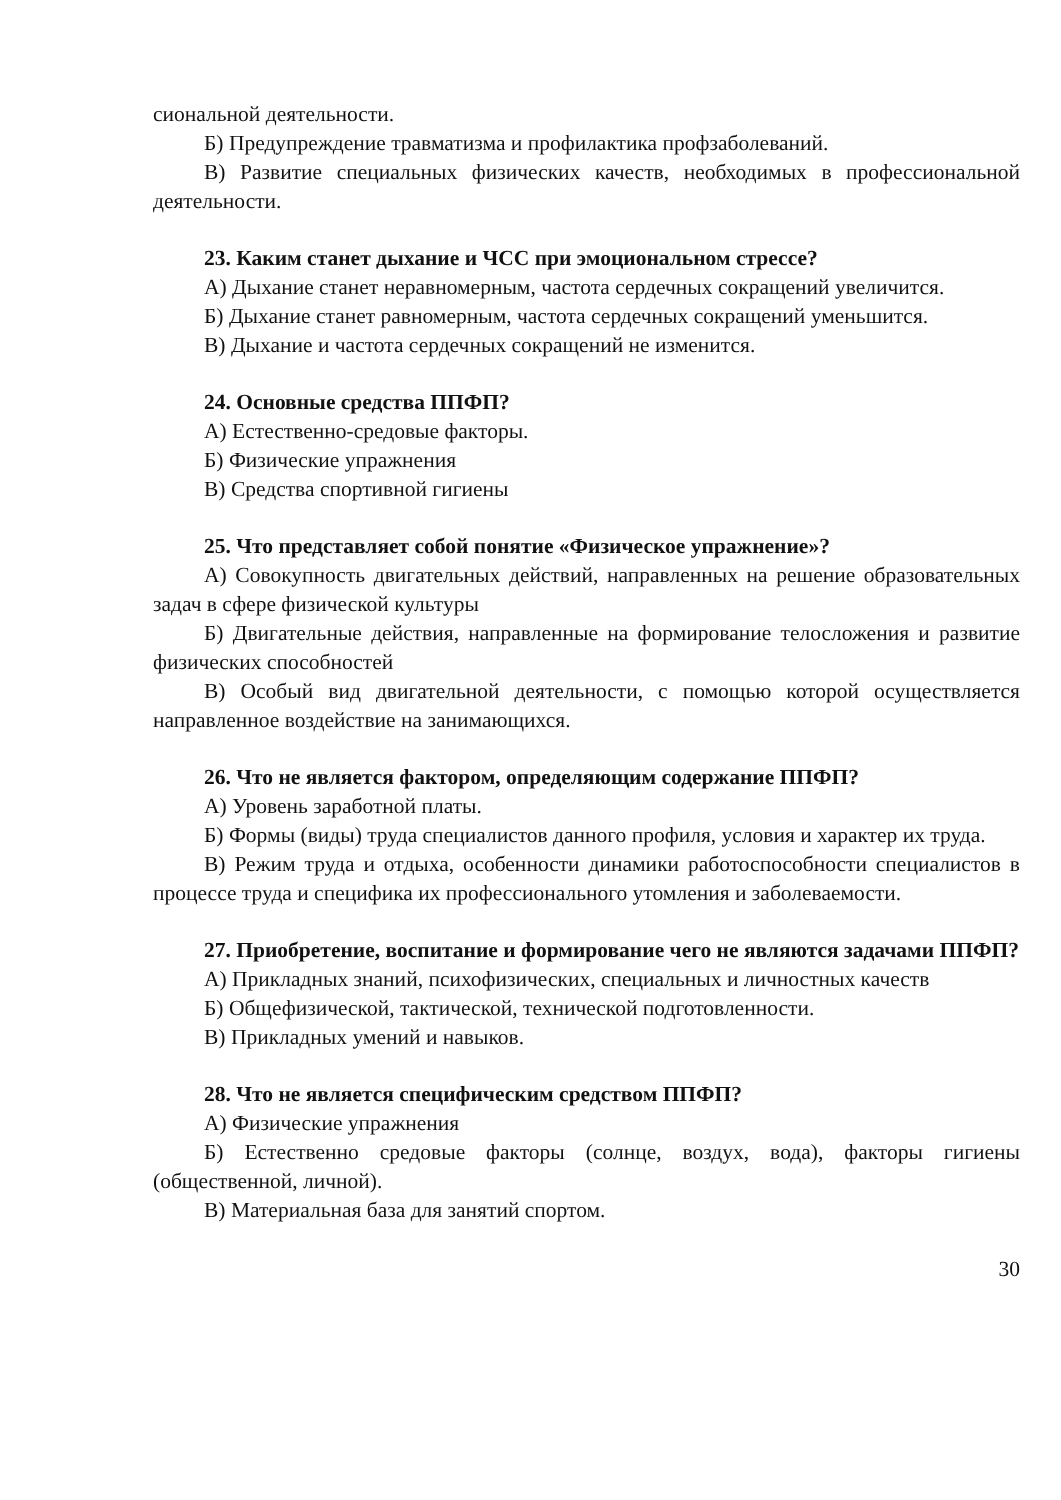сиональной деятельности.
Б) Предупреждение травматизма и профилактика профзаболеваний.
В) Развитие специальных физических качеств, необходимых в профессиональной деятельности.
23. Каким станет дыхание и ЧСС при эмоциональном стрессе?
А) Дыхание станет неравномерным, частота сердечных сокращений увеличится.
Б) Дыхание станет равномерным, частота сердечных сокращений уменьшится.
В) Дыхание и частота сердечных сокращений не изменится.
24. Основные средства ППФП?
А) Естественно-средовые факторы.
Б) Физические упражнения
В) Средства спортивной гигиены
25. Что представляет собой понятие «Физическое упражнение»?
А) Совокупность двигательных действий, направленных на решение образовательных задач в сфере физической культуры
Б) Двигательные действия, направленные на формирование телосложения и развитие физических способностей
В) Особый вид двигательной деятельности, с помощью которой осуществляется направленное воздействие на занимающихся.
26. Что не является фактором, определяющим содержание ППФП?
А) Уровень заработной платы.
Б) Формы (виды) труда специалистов данного профиля, условия и характер их труда.
В) Режим труда и отдыха, особенности динамики работоспособности специалистов в процессе труда и специфика их профессионального утомления и заболеваемости.
27. Приобретение, воспитание и формирование чего не являются задачами ППФП?
А) Прикладных знаний, психофизических, специальных и личностных качеств
Б) Общефизической, тактической, технической подготовленности.
В) Прикладных умений и навыков.
28. Что не является специфическим средством ППФП?
А) Физические упражнения
Б) Естественно средовые факторы (солнце, воздух, вода), факторы гигиены (общественной, личной).
В) Материальная база для занятий спортом.
30